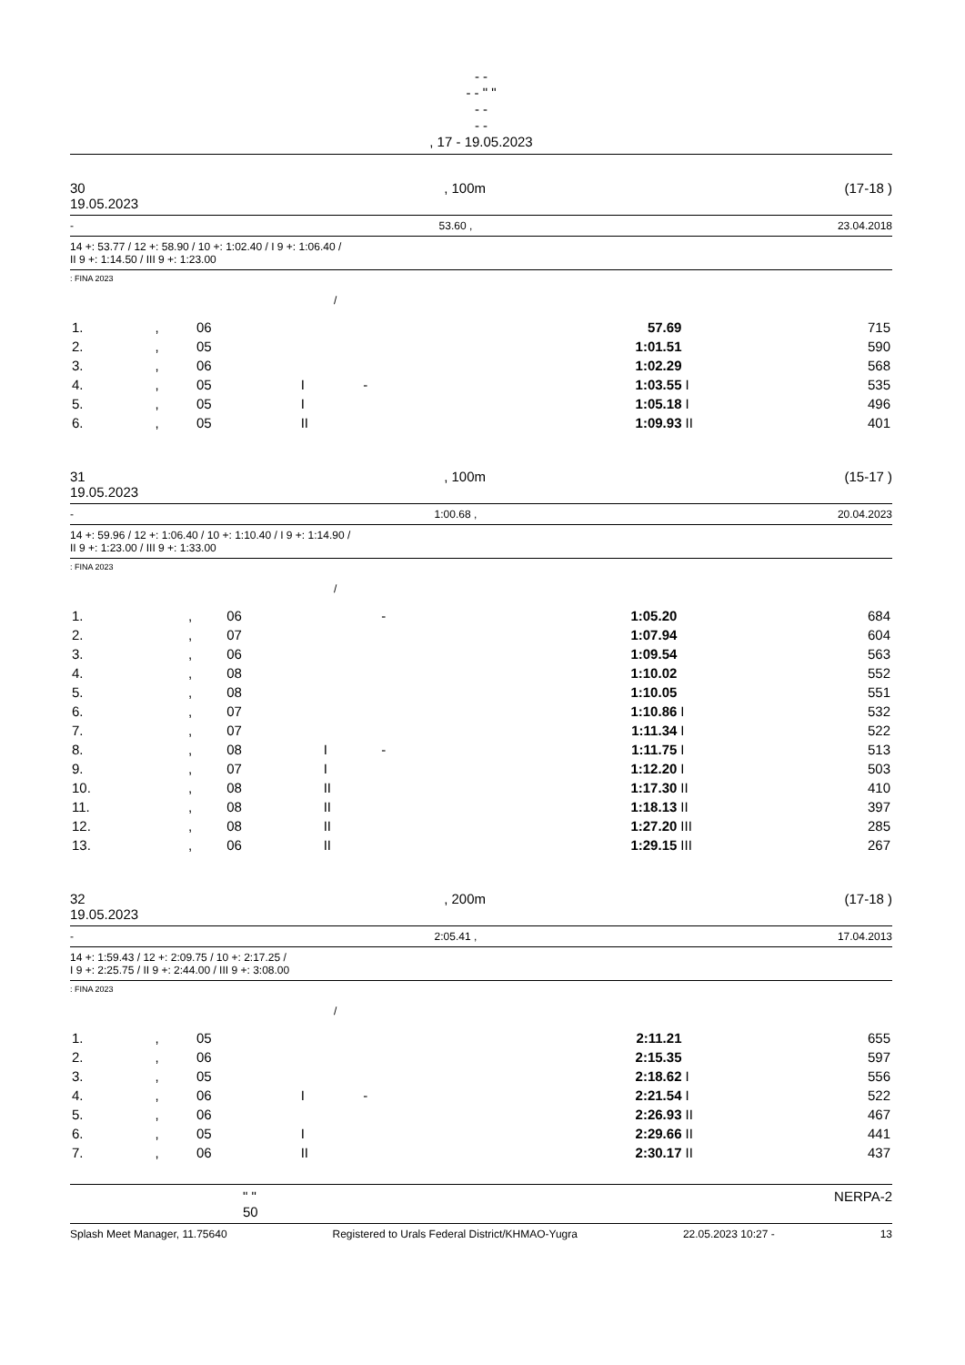- -
- - " "
- -
- -
, 17 - 19.05.2023
30, 100m (17-18 )
19.05.2023
- 53.60 , 23.04.2018
14 +: 53.77 / 12 +: 58.90 / 10 +: 1:02.40 / I 9 +: 1:06.40 /
II 9 +: 1:14.50 / III 9 +: 1:23.00
: FINA 2023
/
| 1. | , | 06 | | | 57.69 | | 715 |
| 2. | , | 05 | | | 1:01.51 | | 590 |
| 3. | , | 06 | | | 1:02.29 | | 568 |
| 4. | , | 05 | I | - | 1:03.55 | I | 535 |
| 5. | , | 05 | I | | 1:05.18 | I | 496 |
| 6. | , | 05 | II | | 1:09.93 | II | 401 |
31, 100m (15-17 )
19.05.2023
- 1:00.68 , 20.04.2023
14 +: 59.96 / 12 +: 1:06.40 / 10 +: 1:10.40 / I 9 +: 1:14.90 /
II 9 +: 1:23.00 / III 9 +: 1:33.00
: FINA 2023
/
| 1. | , | 06 | | - | 1:05.20 | | 684 |
| 2. | , | 07 | | | 1:07.94 | | 604 |
| 3. | , | 06 | | | 1:09.54 | | 563 |
| 4. | , | 08 | | | 1:10.02 | | 552 |
| 5. | , | 08 | | | 1:10.05 | | 551 |
| 6. | , | 07 | | | 1:10.86 | I | 532 |
| 7. | , | 07 | | | 1:11.34 | I | 522 |
| 8. | , | 08 | I | - | 1:11.75 | I | 513 |
| 9. | , | 07 | I | | 1:12.20 | I | 503 |
| 10. | , | 08 | II | | 1:17.30 | II | 410 |
| 11. | , | 08 | II | | 1:18.13 | II | 397 |
| 12. | , | 08 | II | | 1:27.20 | III | 285 |
| 13. | , | 06 | II | | 1:29.15 | III | 267 |
32, 200m (17-18 )
19.05.2023
- 2:05.41 , 17.04.2013
14 +: 1:59.43 / 12 +: 2:09.75 / 10 +: 2:17.25 /
I 9 +: 2:25.75 / II 9 +: 2:44.00 / III 9 +: 3:08.00
: FINA 2023
/
| 1. | , | 05 | | | 2:11.21 | | 655 |
| 2. | , | 06 | | | 2:15.35 | | 597 |
| 3. | , | 05 | | | 2:18.62 | I | 556 |
| 4. | , | 06 | I | - | 2:21.54 | I | 522 |
| 5. | , | 06 | | | 2:26.93 | II | 467 |
| 6. | , | 05 | I | | 2:29.66 | II | 441 |
| 7. | , | 06 | II | | 2:30.17 | II | 437 |
" "
50 NERPA-2
Splash Meet Manager, 11.75640 Registered to Urals Federal District/KHMAO-Yugra 22.05.2023 10:27 - 13